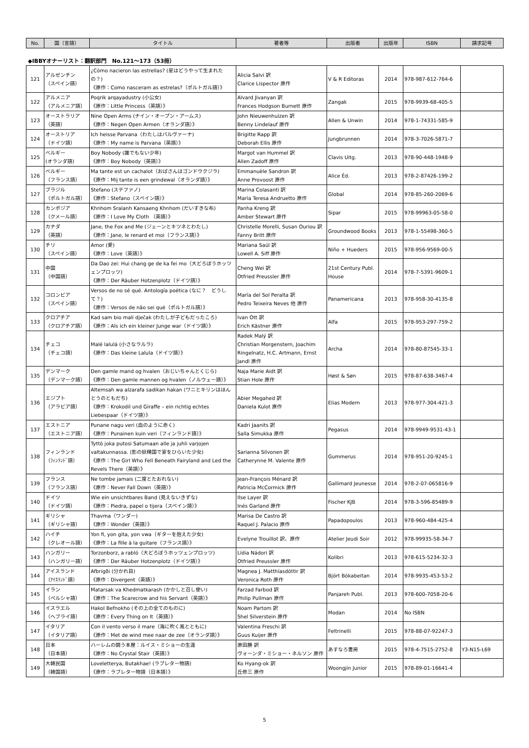| No. | 国（言語） | タイトル | 著者等 | 出版者 | 出版年 | ISBN | 請求記号 |
| --- | --- | --- | --- | --- | --- | --- | --- |
◆IBBYオナーリスト：翻訳部門　No.121～173（53冊）
| 121 | アルゼンチン （スペイン語） | ¿Cómo nacieron las estrellas? (星はどうやって生まれたの？) 《原作：Como nasceram as estrelas?（ポルトガル語）》 | Alicia Salvi 訳 Clarice Lispector 原作 | V & R Editoras | 2014 | 978-987-612-764-6 | |
| 122 | アルメニア （アルメニア語） | Poqrik arqayadustry (小公女) 《原作：Little Princess（英語）》 | Alvard Jivanyan 訳 Frances Hodgson Burnett 原作 | Zangak | 2015 | 978-9939-68-405-5 | |
| 123 | オーストラリア （英語） | Nine Open Arms (ナイン・オープン・アームス) 《原作：Negen Open Armen（オランダ語）》 | John Nieuwenhuizen 訳 Benny Lindelauf 原作 | Allen & Unwin | 2014 | 978-1-74331-585-9 | |
| 124 | オーストリア （ドイツ語） | Ich heisse Parvana（わたしはパルヴァーナ) 《原作：My name is Parvana（英語）》 | Brigitte Rapp 訳 Deborah Ellis 原作 | Jungbrunnen | 2014 | 978-3-7026-5871-7 | |
| 125 | ベルギー (オランダ語) | Boy Nobody (誰でもない少年) 《原作：Boy Nobody（英語）》 | Margot van Hummel 訳 Allen Zadoff 原作 | Clavis Uitg. | 2013 | 978-90-448-1948-9 | |
| 126 | ベルギー （フランス語） | Ma tante est un cachalot（おばさんはゴンドウクジラ) 《原作：Mij tante is een grindewal（オランダ語）》 | Emmanuèle Sandron 訳 Anne Provoost 原作 | Alice Éd. | 2013 | 978-2-87426-199-2 | |
| 127 | ブラジル （ポルトガル語） | Stefano (ステファノ) 《原作：Stefano（スペイン語）》 | Marina Colasanti 訳 María Teresa Andruetto 原作 | Global | 2014 | 978-85-260-2069-6 | |
| 128 | カンボジア （クメール語） | Khnhom Sralanh Kansaeng Khnhom (だいすきな布) 《原作：I Love My Cloth （英語）》 | Panha Kreng 訳 Amber Stewart 原作 | Sipar | 2015 | 978-99963-05-58-0 | |
| 129 | カナダ （英語） | Jane, the Fox and Me (ジェーンとキツネとわたし) 《原作：Jane, le renard et moi（フランス語）》 | Christelle Morelli, Susan Ouriou 訳 Fanny Britt 原作 | Groundwood Books | 2013 | 978-1-55498-360-5 | |
| 130 | チリ （スペイン語） | Amor (愛) 《原作：Love（英語）》 | Mariana Saúl 訳 Lowell A. Siff 原作 | Niño + Hueders | 2015 | 978-956-9569-00-5 | |
| 131 | 中国 （中国語） | Da Dao zei: Hui chang ge de ka fei mo（大どろぼうホッツェンプロッツ) 《原作：Der Räuber Hotzenplotz（ドイツ語）》 | Cheng Wei 訳 Otfried Preussler 原作 | 21st Century Publ. House | 2014 | 978-7-5391-9609-1 | |
| 132 | コロンビア （スペイン語） | Versos de no sé qué. Antología poética (なに？ どうして？) 《原作：Versos de não sei qué（ポルトガル語）》 | María del Sol Peralta 訳 Pedro Teixeira Neves 他 原作 | Panamericana | 2013 | 978-958-30-4135-8 | |
| 133 | クロアチア （クロアチア語） | Kad sam bio mali dječak (わたしが子どもだったころ) 《原作：Als ich ein kleiner Junge war（ドイツ語）》 | Ivan Ott 訳 Erich Kästner 原作 | Alfa | 2015 | 978-953-297-759-2 | |
| 134 | チェコ （チェコ語） | Malé lalulá (小さなラルラ) 《原作：Das kleine Lalula（ドイツ語）》 | Radek Malý 訳 Christian Morgenstern, Joachim Ringelnatz, H.C. Artmann, Ernst Jandl 原作 | Archa | 2014 | 978-80-87545-33-1 | |
| 135 | デンマーク （デンマーク語） | Den gamle mand og hvalen（おじいちゃんとくじら) 《原作：Den gamle mannen og hvalen（ノルウェー語）》 | Naja Marie Aidt 訳 Stian Hole 原作 | Høst & Søn | 2015 | 978-87-638-3467-4 | |
| 136 | エジプト （アラビア語） | Altemsah wa alzarafa sadikan hakan (ワニとキリンはほんとうのともだち) 《原作：Krokodil und Giraffe – ein richtig echtes Liebespaar（ドイツ語）》 | Abier Megahed 訳 Daniela Kulot 原作 | Elias Modern | 2013 | 978-977-304-421-3 | |
| 137 | エストニア （エストニア語） | Punane nagu veri (血のように赤く) 《原作：Punainen kuin veri（フィンランド語）》 | Kadri Jaanits 訳 Salla Simukka 原作 | Pegasus | 2014 | 978-9949-9531-43-1 | |
| 138 | フィンランド （ﾌｨﾝﾗﾝﾄﾞ語） | Tyttö joka putosi Satumaan alle ja juhli varjojen valtakunnassa. (影の妖精国で宴をひらいた少女) 《原作：The Girl Who Fell Beneath Fairyland and Led the Revels There（英語）》 | Sarianna Silvonen 訳 Catherynne M. Valente 原作 | Gummerus | 2014 | 978-951-20-9245-1 | |
| 139 | フランス （フランス語） | Ne tombe jamais (二度とたおれない) 《原作：Never Fall Down（英語）》 | Jean-François Ménard 訳 Patricia McCormick 原作 | Gallimard Jeunesse | 2014 | 978-2-07-065816-9 | |
| 140 | ドイツ （ドイツ語） | Wie ein unsichtbares Band (見えないきずな) 《原作：Piedra, papel o tijera（スペイン語）》 | Ilse Layer 訳 Inés Garland 原作 | Fischer KJB | 2014 | 978-3-596-85489-9 | |
| 141 | ギリシャ （ギリシャ語） | Thavma（ワンダー) 《原作：Wonder（英語）》 | Marisa De Castro 訳 Raquel J. Palacio 原作 | Papadopoulos | 2013 | 978-960-484-425-4 | |
| 142 | ハイチ （クレオール語） | Yon fi, yon gita, yon vwa（ギターを抱えた少女) 《原作：La fille à la guitare（フランス語）》 | Evelyne Trouillot 訳、原作 | Atelier Jeudi Soir | 2012 | 978-99935-58-34-7 | |
| 143 | ハンガリー （ハンガリー語） | Torzonborz, a rabló（大どろぼうホッツェンプロッツ) 《原作：Der Räuber Hotzenplotz（ドイツ語）》 | Lídia Nádori 訳 Otfried Preussler 原作 | Kolibri | 2013 | 978-615-5234-32-3 | |
| 144 | アイスランド （ｱｲｽﾗﾝﾄﾞ語） | Afbrigði (分かれ目) 《原作：Divergent（英語）》 | Magnea J. Matthíasdóttir 訳 Veronica Roth 原作 | Björt Bókabeitan | 2014 | 978-9935-453-53-2 | |
| 145 | イラン （ペルシャ語） | Matarsak va Khedmatkarash (かかしと召し使い) 《原作：The Scarecrow and his Servant（英語）》 | Farzad Farbod 訳 Philip Pullman 原作 | Panjareh Publ. | 2013 | 978-600-7058-20-6 | |
| 146 | イスラエル （ヘブライ語） | Hakol Befnokho (その上の全てのものに) 《原作：Every Thing on It（英語）》 | Noam Partom 訳 Shel Silverstein 原作 | Modan | 2014 | No ISBN | |
| 147 | イタリア （イタリア語） | Con il vento verso il mare（海に吹く風とともに) 《原作：Met de wind mee naar de zee（オランダ語）》 | Valentina Freschi 訳 Guus Kuijer 原作 | Feltrinelli | 2015 | 978-88-07-92247-3 | |
| 148 | 日本 （日本語） | ハーレムの闘う本屋：ルイス・ミショーの生涯 《原作：No Crystal Stair（英語）》 | 原田勝 訳 ヴォーンダ・ミショー・ネルソン 原作 | あすなろ書房 | 2015 | 978-4-7515-2752-8 | Y3-N15-L69 |
| 149 | 大韓民国 （韓国語） | Loveletterya, Butakhae! (ラブレター物語) 《原作：ラブレター物語（日本語）》 | Ko Hyang-ok 訳 丘修三 原作 | Woongjin Junior | 2015 | 978-89-01-16641-4 | |
5